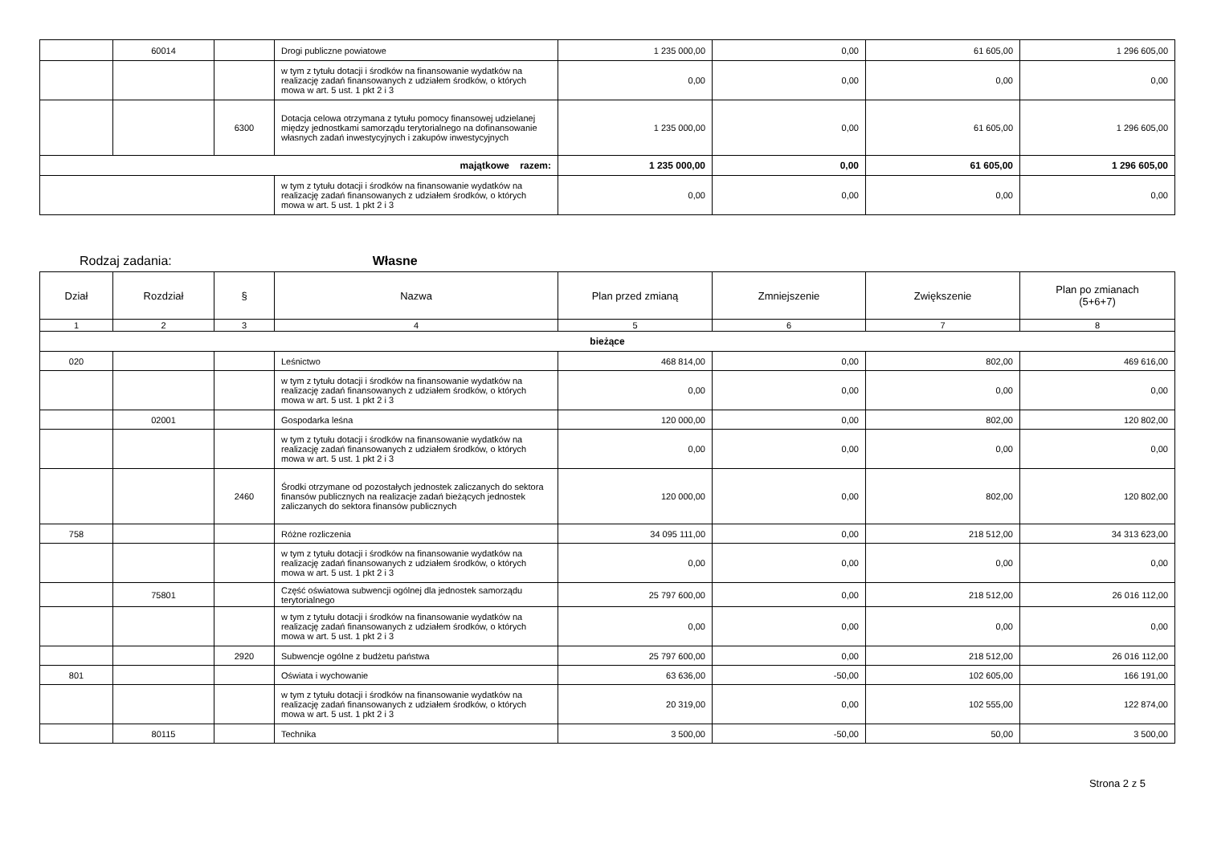| | 60014 | | Drogi publiczne powiatowe | 1 235 000,00 | 0,00 | 61 605,00 | 1 296 605,00 |
| | | | w tym z tytułu dotacji i środków na finansowanie wydatków na realizację zadań finansowanych z udziałem środków, o których mowa w art. 5 ust. 1 pkt 2 i 3 | 0,00 | 0,00 | 0,00 | 0,00 |
| | | 6300 | Dotacja celowa otrzymana z tytułu pomocy finansowej udzielanej między jednostkami samorządu terytorialnego na dofinansowanie własnych zadań inwestycyjnych i zakupów inwestycyjnych | 1 235 000,00 | 0,00 | 61 605,00 | 1 296 605,00 |
| majątkowe razem: | | | | 1 235 000,00 | 0,00 | 61 605,00 | 1 296 605,00 |
| | | | w tym z tytułu dotacji i środków na finansowanie wydatków na realizację zadań finansowanych z udziałem środków, o których mowa w art. 5 ust. 1 pkt 2 i 3 | 0,00 | 0,00 | 0,00 | 0,00 |
Rodzaj zadania: Własne
| Dział | Rozdział | § | Nazwa | Plan przed zmianą | Zmniejszenie | Zwiększenie | Plan po zmianach (5+6+7) |
| --- | --- | --- | --- | --- | --- | --- | --- |
| 1 | 2 | 3 | 4 | 5 | 6 | 7 | 8 |
| bieżące | | | | | | | |
| 020 | | | Leśnictwo | 468 814,00 | 0,00 | 802,00 | 469 616,00 |
| | | | w tym z tytułu dotacji i środków na finansowanie wydatków na realizację zadań finansowanych z udziałem środków, o których mowa w art. 5 ust. 1 pkt 2 i 3 | 0,00 | 0,00 | 0,00 | 0,00 |
| | 02001 | | Gospodarka leśna | 120 000,00 | 0,00 | 802,00 | 120 802,00 |
| | | | w tym z tytułu dotacji i środków na finansowanie wydatków na realizację zadań finansowanych z udziałem środków, o których mowa w art. 5 ust. 1 pkt 2 i 3 | 0,00 | 0,00 | 0,00 | 0,00 |
| | | 2460 | Środki otrzymane od pozostałych jednostek zaliczanych do sektora finansów publicznych na realizacje zadań bieżących jednostek zaliczanych do sektora finansów publicznych | 120 000,00 | 0,00 | 802,00 | 120 802,00 |
| 758 | | | Różne rozliczenia | 34 095 111,00 | 0,00 | 218 512,00 | 34 313 623,00 |
| | | | w tym z tytułu dotacji i środków na finansowanie wydatków na realizację zadań finansowanych z udziałem środków, o których mowa w art. 5 ust. 1 pkt 2 i 3 | 0,00 | 0,00 | 0,00 | 0,00 |
| | 75801 | | Część oświatowa subwencji ogólnej dla jednostek samorządu terytorialnego | 25 797 600,00 | 0,00 | 218 512,00 | 26 016 112,00 |
| | | | w tym z tytułu dotacji i środków na finansowanie wydatków na realizację zadań finansowanych z udziałem środków, o których mowa w art. 5 ust. 1 pkt 2 i 3 | 0,00 | 0,00 | 0,00 | 0,00 |
| | | 2920 | Subwencje ogólne z budżetu państwa | 25 797 600,00 | 0,00 | 218 512,00 | 26 016 112,00 |
| 801 | | | Oświata i wychowanie | 63 636,00 | -50,00 | 102 605,00 | 166 191,00 |
| | | | w tym z tytułu dotacji i środków na finansowanie wydatków na realizację zadań finansowanych z udziałem środków, o których mowa w art. 5 ust. 1 pkt 2 i 3 | 20 319,00 | 0,00 | 102 555,00 | 122 874,00 |
| | 80115 | | Technika | 3 500,00 | -50,00 | 50,00 | 3 500,00 |
Strona 2 z 5